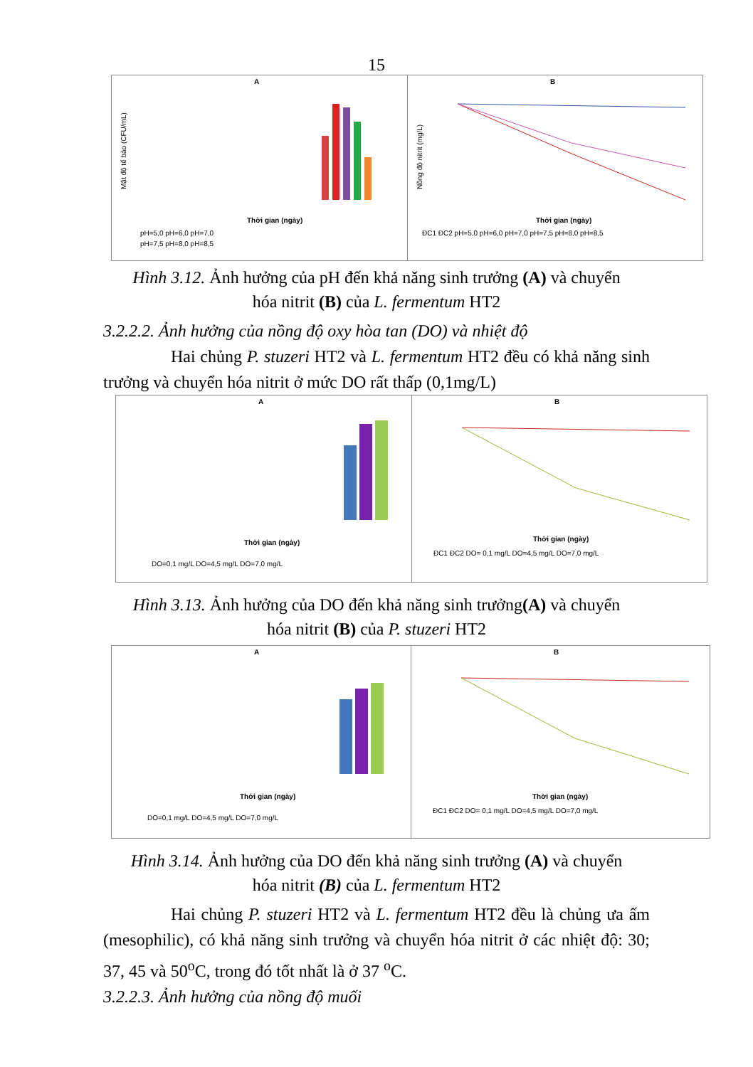15
A
Mật độ tế bào (CFU/mL)
Thời gian (ngày)
pH=5,0 pH=6,0 pH=7,0
pH=7,5 pH=8,0 pH=8,5
B
Nồng độ nitrit (mg/L)
Thời gian (ngày)
ĐC1 ĐC2 pH=5,0 pH=6,0 pH=7,0 pH=7,5 pH=8,0 pH=8,5
Hình 3.12. Ảnh hưởng của pH đến khả năng sinh trưởng (A) và chuyển
hóa nitrit (B) của L. fermentum HT2
3.2.2.2. Ảnh hưởng của nồng độ oxy hòa tan (DO) và nhiệt độ
Hai chủng P. stuzeri HT2 và L. fermentum HT2 đều có khả năng sinh trưởng và chuyển hóa nitrit ở mức DO rất thấp (0,1mg/L)
A
Thời gian (ngày)
DO=0,1 mg/L DO=4,5 mg/L DO=7,0 mg/L
B
Thời gian (ngày)
ĐC1 ĐC2 DO= 0,1 mg/L DO=4,5 mg/L DO=7,0 mg/L
Hình 3.13. Ảnh hưởng của DO đến khả năng sinh trưởng(A) và chuyển
hóa nitrit (B) của P. stuzeri HT2
A
Thời gian (ngày)
DO=0,1 mg/L DO=4,5 mg/L DO=7,0 mg/L
B
Thời gian (ngày)
ĐC1 ĐC2 DO= 0,1 mg/L DO=4,5 mg/L DO=7,0 mg/L
Hình 3.14. Ảnh hưởng của DO đến khả năng sinh trưởng (A) và chuyển
hóa nitrit (B) của L. fermentum HT2
Hai chủng P. stuzeri HT2 và L. fermentum HT2 đều là chủng ưa ấm (mesophilic), có khả năng sinh trưởng và chuyển hóa nitrit ở các nhiệt độ: 30; 37, 45 và 50<sup>o</sup>C, trong đó tốt nhất là ở 37 <sup>o</sup>C.
3.2.2.3. Ảnh hưởng của nồng độ muối